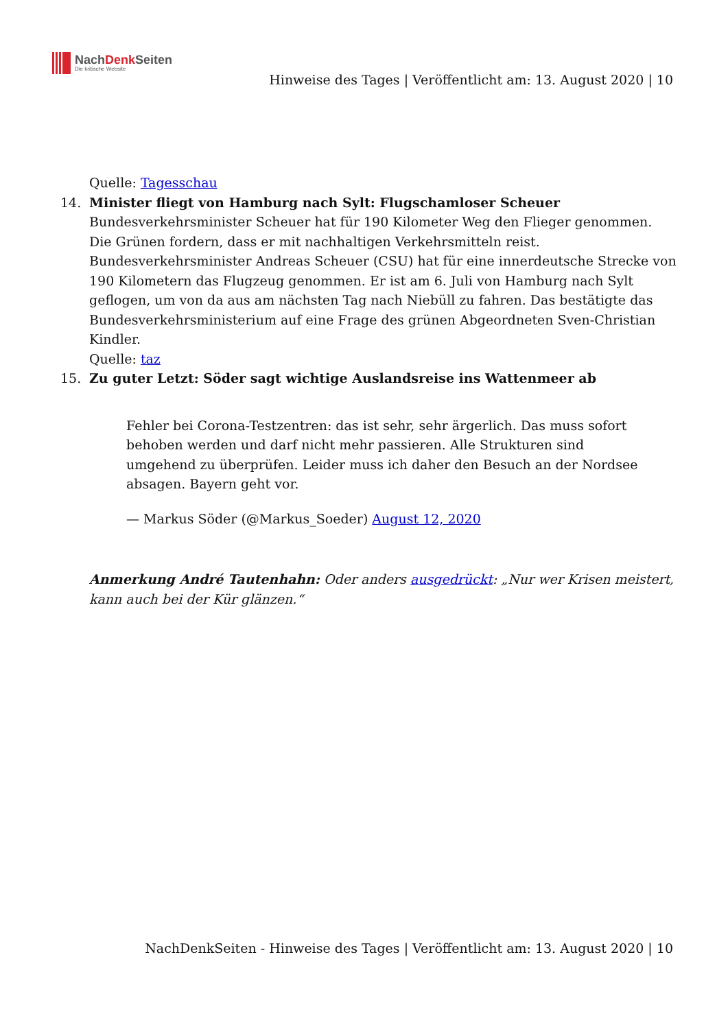NachDenk Seiten
Die kritische Website
Hinweise des Tages | Veröffentlicht am: 13. August 2020 | 10
Quelle: Tagesschau
14. Minister fliegt von Hamburg nach Sylt: Flugschamloser Scheuer
Bundesverkehrsminister Scheuer hat für 190 Kilometer Weg den Flieger genommen. Die Grünen fordern, dass er mit nachhaltigen Verkehrsmitteln reist.
Bundesverkehrsminister Andreas Scheuer (CSU) hat für eine innerdeutsche Strecke von 190 Kilometern das Flugzeug genommen. Er ist am 6. Juli von Hamburg nach Sylt geflogen, um von da aus am nächsten Tag nach Niebüll zu fahren. Das bestätigte das Bundesverkehrsministerium auf eine Frage des grünen Abgeordneten Sven-Christian Kindler.
Quelle: taz
15. Zu guter Letzt: Söder sagt wichtige Auslandsreise ins Wattenmeer ab
Fehler bei Corona-Testzentren: das ist sehr, sehr ärgerlich. Das muss sofort behoben werden und darf nicht mehr passieren. Alle Strukturen sind umgehend zu überprüfen. Leider muss ich daher den Besuch an der Nordsee absagen. Bayern geht vor.
— Markus Söder (@Markus_Soeder) August 12, 2020
Anmerkung André Tautenhahn: Oder anders ausgedrückt: „Nur wer Krisen meistert, kann auch bei der Kür glänzen.“
NachDenkSeiten - Hinweise des Tages | Veröffentlicht am: 13. August 2020 | 10